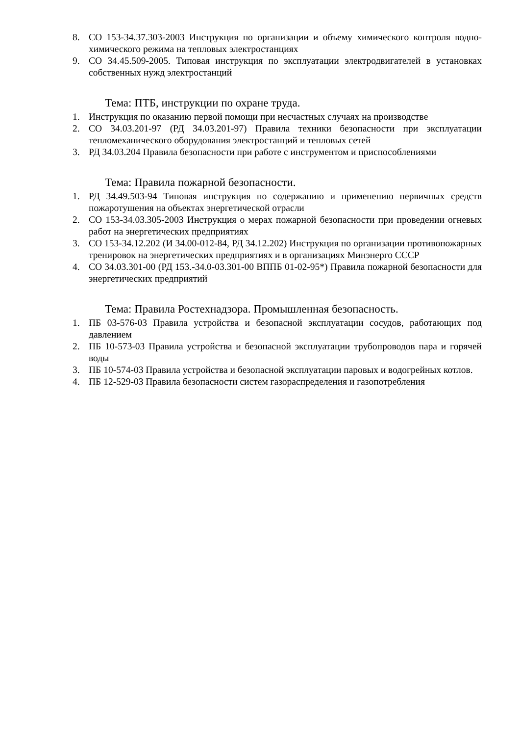8. СО 153-34.37.303-2003 Инструкция по организации и объему химического контроля водно-химического режима на тепловых электростанциях
9. СО 34.45.509-2005. Типовая инструкция по эксплуатации электродвигателей в установках собственных нужд электростанций
Тема: ПТБ, инструкции по охране труда.
1. Инструкция по оказанию первой помощи при несчастных случаях на производстве
2. СО 34.03.201-97 (РД 34.03.201-97) Правила техники безопасности при эксплуатации тепломеханического оборудования электростанций и тепловых сетей
3. РД 34.03.204 Правила безопасности при работе с инструментом и приспособлениями
Тема: Правила пожарной безопасности.
1. РД 34.49.503-94 Типовая инструкция по содержанию и применению первичных средств пожаротушения на объектах энергетической отрасли
2. СО 153-34.03.305-2003 Инструкция о мерах пожарной безопасности при проведении огневых работ на энергетических предприятиях
3. СО 153-34.12.202 (И 34.00-012-84, РД 34.12.202) Инструкция по организации противопожарных тренировок на энергетических предприятиях и в организациях Минэнерго СССР
4. СО 34.03.301-00 (РД 153.-34.0-03.301-00 ВППБ 01-02-95*) Правила пожарной безопасности для энергетических предприятий
Тема: Правила Ростехнадзора. Промышленная безопасность.
1. ПБ 03-576-03 Правила устройства и безопасной эксплуатации сосудов, работающих под давлением
2. ПБ 10-573-03 Правила устройства и безопасной эксплуатации трубопроводов пара и горячей воды
3. ПБ 10-574-03 Правила устройства и безопасной эксплуатации паровых и водогрейных котлов.
4. ПБ 12-529-03 Правила безопасности систем газораспределения и газопотребления